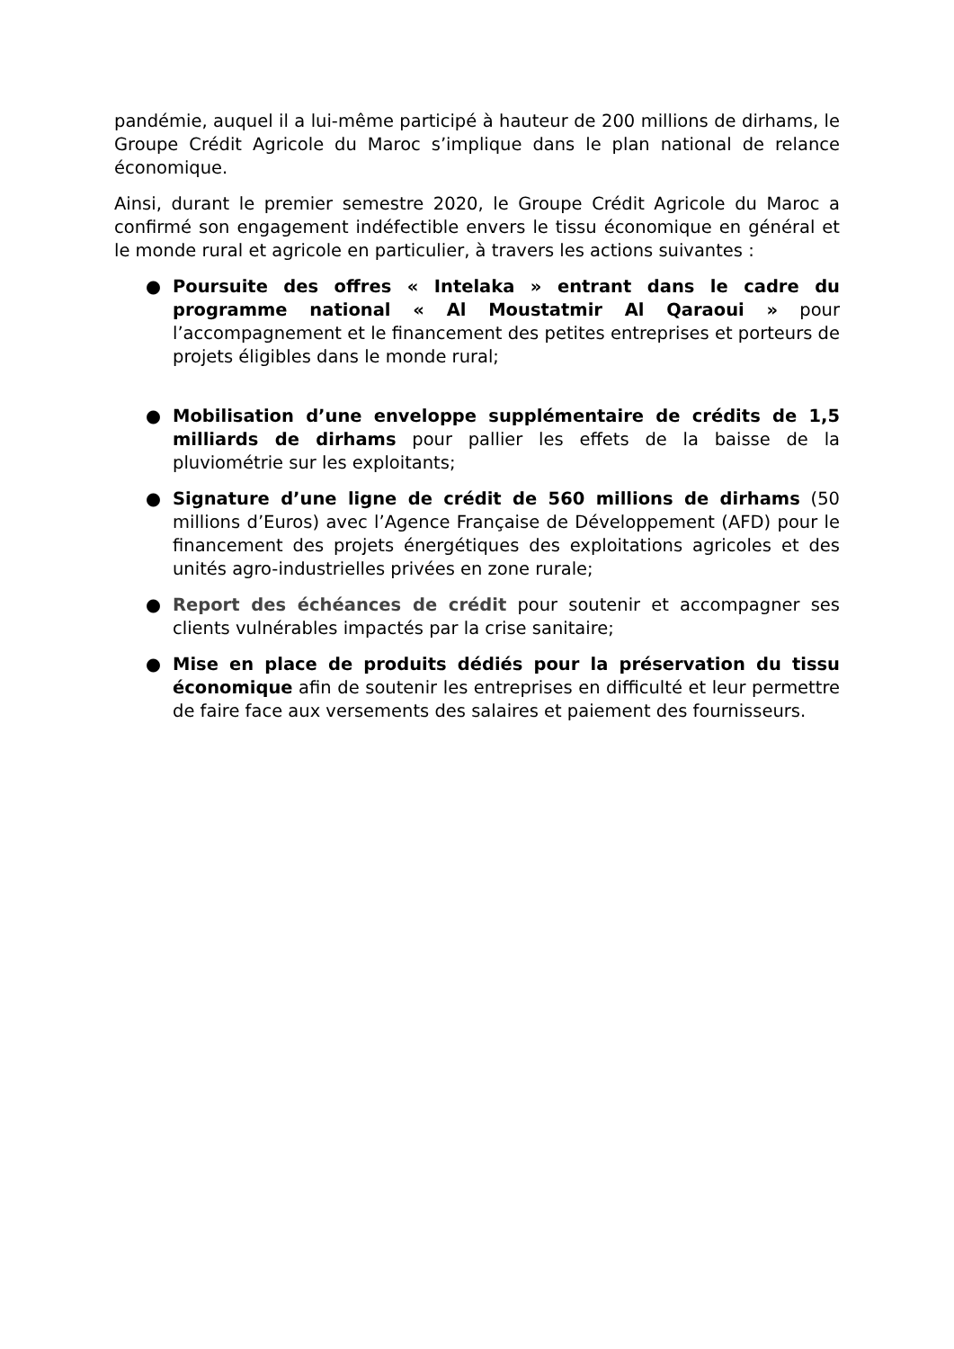pandémie, auquel il a lui-même participé à hauteur de 200 millions de dirhams, le Groupe Crédit Agricole du Maroc s’implique dans le plan national de relance économique.
Ainsi, durant le premier semestre 2020, le Groupe Crédit Agricole du Maroc a confirmé son engagement indéfectible envers le tissu économique en général et le monde rural et agricole en particulier, à travers les actions suivantes :
● Poursuite des offres « Intelaka » entrant dans le cadre du programme national « Al Moustatmir Al Qaraoui » pour l’accompagnement et le financement des petites entreprises et porteurs de projets éligibles dans le monde rural;
● Mobilisation d’une enveloppe supplémentaire de crédits de 1,5 milliards de dirhams pour pallier les effets de la baisse de la pluviométrie sur les exploitants;
● Signature d’une ligne de crédit de 560 millions de dirhams (50 millions d’Euros) avec l’Agence Française de Développement (AFD) pour le financement des projets énergétiques des exploitations agricoles et des unités agro-industrielles privées en zone rurale;
● Report des échéances de crédit pour soutenir et accompagner ses clients vulnérables impactés par la crise sanitaire;
● Mise en place de produits dédiés pour la préservation du tissu économique afin de soutenir les entreprises en difficulté et leur permettre de faire face aux versements des salaires et paiement des fournisseurs.